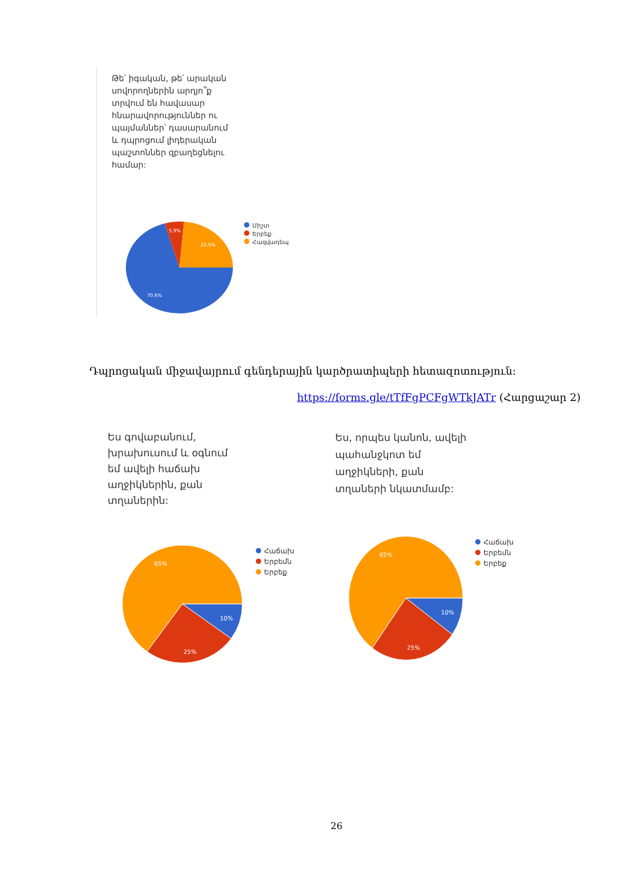Թե՛ իգական, թե՛ արական սովորողներին արդյո՞ք տրվում են հավասար հնարավորություններ ու պայմաններ՝ դասարանում և դպրոցում լիդերական պաշտոններ զբաղեցնելու համար:
70,6%
5,9%
23,5%
Միշտ
Երբեք
Հազվադեպ
Դպրոցական միջավայրում գենդերային կարծրատիպերի հետազոտություն։
https://forms.gle/tTfFgPCFgWTkJATr (Հարցաշար 2)
Ես գովաբանում, խրախուսում և օգնում եմ ավելի հաճախ աղջիկներին, քան տղաներին:
Ես, որպես կանոն, ավելի պահանջկոտ եմ աղջիկների, քան տղաների նկատմամբ:
65%
10%
25%
Հաճախ
Երբեմն
Երբեք
65%
10%
25%
Հաճախ
Երբեմն
Երբեք
26